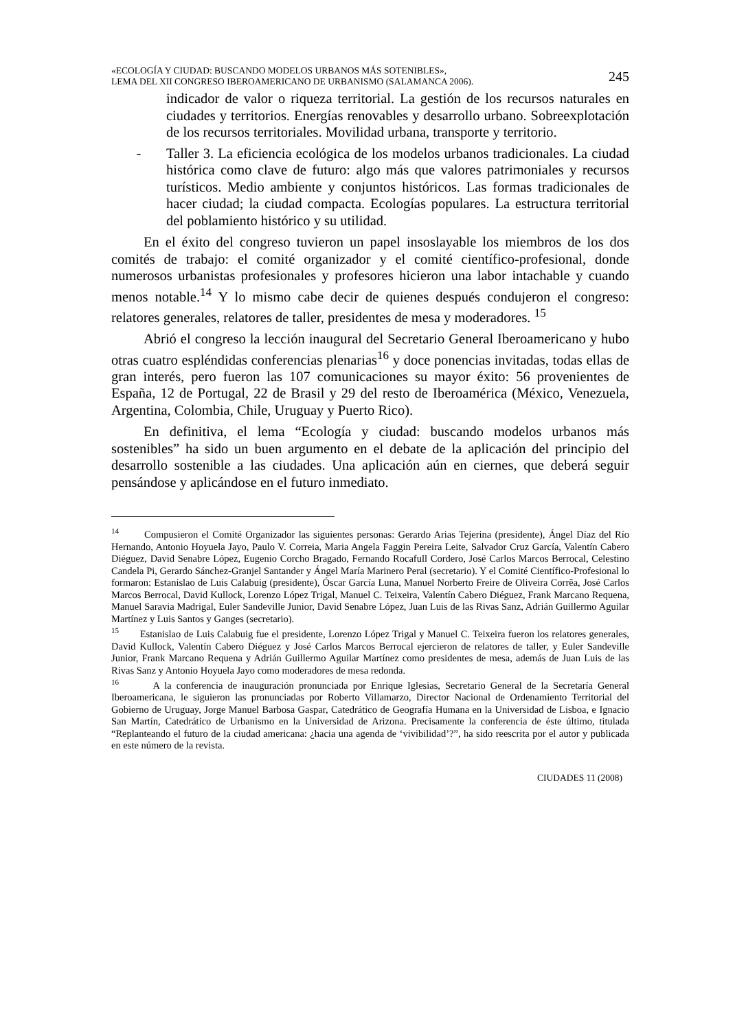«ECOLOGÍA Y CIUDAD: BUSCANDO MODELOS URBANOS MÁS SOTENIBLES»,
LEMA DEL XII CONGRESO IBEROAMERICANO DE URBANISMO (SALAMANCA 2006).
245
indicador de valor o riqueza territorial. La gestión de los recursos naturales en ciudades y territorios. Energías renovables y desarrollo urbano. Sobreexplotación de los recursos territoriales. Movilidad urbana, transporte y territorio.
- Taller 3. La eficiencia ecológica de los modelos urbanos tradicionales. La ciudad histórica como clave de futuro: algo más que valores patrimoniales y recursos turísticos. Medio ambiente y conjuntos históricos. Las formas tradicionales de hacer ciudad; la ciudad compacta. Ecologías populares. La estructura territorial del poblamiento histórico y su utilidad.
En el éxito del congreso tuvieron un papel insoslayable los miembros de los dos comités de trabajo: el comité organizador y el comité científico-profesional, donde numerosos urbanistas profesionales y profesores hicieron una labor intachable y cuando menos notable.<sup>14</sup> Y lo mismo cabe decir de quienes después condujeron el congreso: relatores generales, relatores de taller, presidentes de mesa y moderadores. <sup>15</sup>
Abrió el congreso la lección inaugural del Secretario General Iberoamericano y hubo otras cuatro espléndidas conferencias plenarias<sup>16</sup> y doce ponencias invitadas, todas ellas de gran interés, pero fueron las 107 comunicaciones su mayor éxito: 56 provenientes de España, 12 de Portugal, 22 de Brasil y 29 del resto de Iberoamérica (México, Venezuela, Argentina, Colombia, Chile, Uruguay y Puerto Rico).
En definitiva, el lema “Ecología y ciudad: buscando modelos urbanos más sostenibles” ha sido un buen argumento en el debate de la aplicación del principio del desarrollo sostenible a las ciudades. Una aplicación aún en ciernes, que deberá seguir pensándose y aplicándose en el futuro inmediato.
<sup>14</sup> Compusieron el Comité Organizador las siguientes personas: Gerardo Arias Tejerina (presidente), Ángel Díaz del Río Hernando, Antonio Hoyuela Jayo, Paulo V. Correia, Maria Angela Faggin Pereira Leite, Salvador Cruz García, Valentín Cabero Diéguez, David Senabre López, Eugenio Corcho Bragado, Fernando Rocafull Cordero, José Carlos Marcos Berrocal, Celestino Candela Pi, Gerardo Sánchez-Granjel Santander y Ángel María Marinero Peral (secretario). Y el Comité Científico-Profesional lo formaron: Estanislao de Luis Calabuig (presidente), Óscar García Luna, Manuel Norberto Freire de Oliveira Corrêa, José Carlos Marcos Berrocal, David Kullock, Lorenzo López Trigal, Manuel C. Teixeira, Valentín Cabero Diéguez, Frank Marcano Requena, Manuel Saravia Madrigal, Euler Sandeville Junior, David Senabre López, Juan Luis de las Rivas Sanz, Adrián Guillermo Aguilar Martínez y Luis Santos y Ganges (secretario).
<sup>15</sup> Estanislao de Luis Calabuig fue el presidente, Lorenzo López Trigal y Manuel C. Teixeira fueron los relatores generales, David Kullock, Valentín Cabero Diéguez y José Carlos Marcos Berrocal ejercieron de relatores de taller, y Euler Sandeville Junior, Frank Marcano Requena y Adrián Guillermo Aguilar Martínez como presidentes de mesa, además de Juan Luis de las Rivas Sanz y Antonio Hoyuela Jayo como moderadores de mesa redonda.
<sup>16</sup> A la conferencia de inauguración pronunciada por Enrique Iglesias, Secretario General de la Secretaría General Iberoamericana, le siguieron las pronunciadas por Roberto Villamarzo, Director Nacional de Ordenamiento Territorial del Gobierno de Uruguay, Jorge Manuel Barbosa Gaspar, Catedrático de Geografía Humana en la Universidad de Lisboa, e Ignacio San Martín, Catedrático de Urbanismo en la Universidad de Arizona. Precisamente la conferencia de éste último, titulada “Replanteando el futuro de la ciudad americana: ¿hacia una agenda de ‘vivibilidad’?”, ha sido reescrita por el autor y publicada en este número de la revista.
CIUDADES 11 (2008)